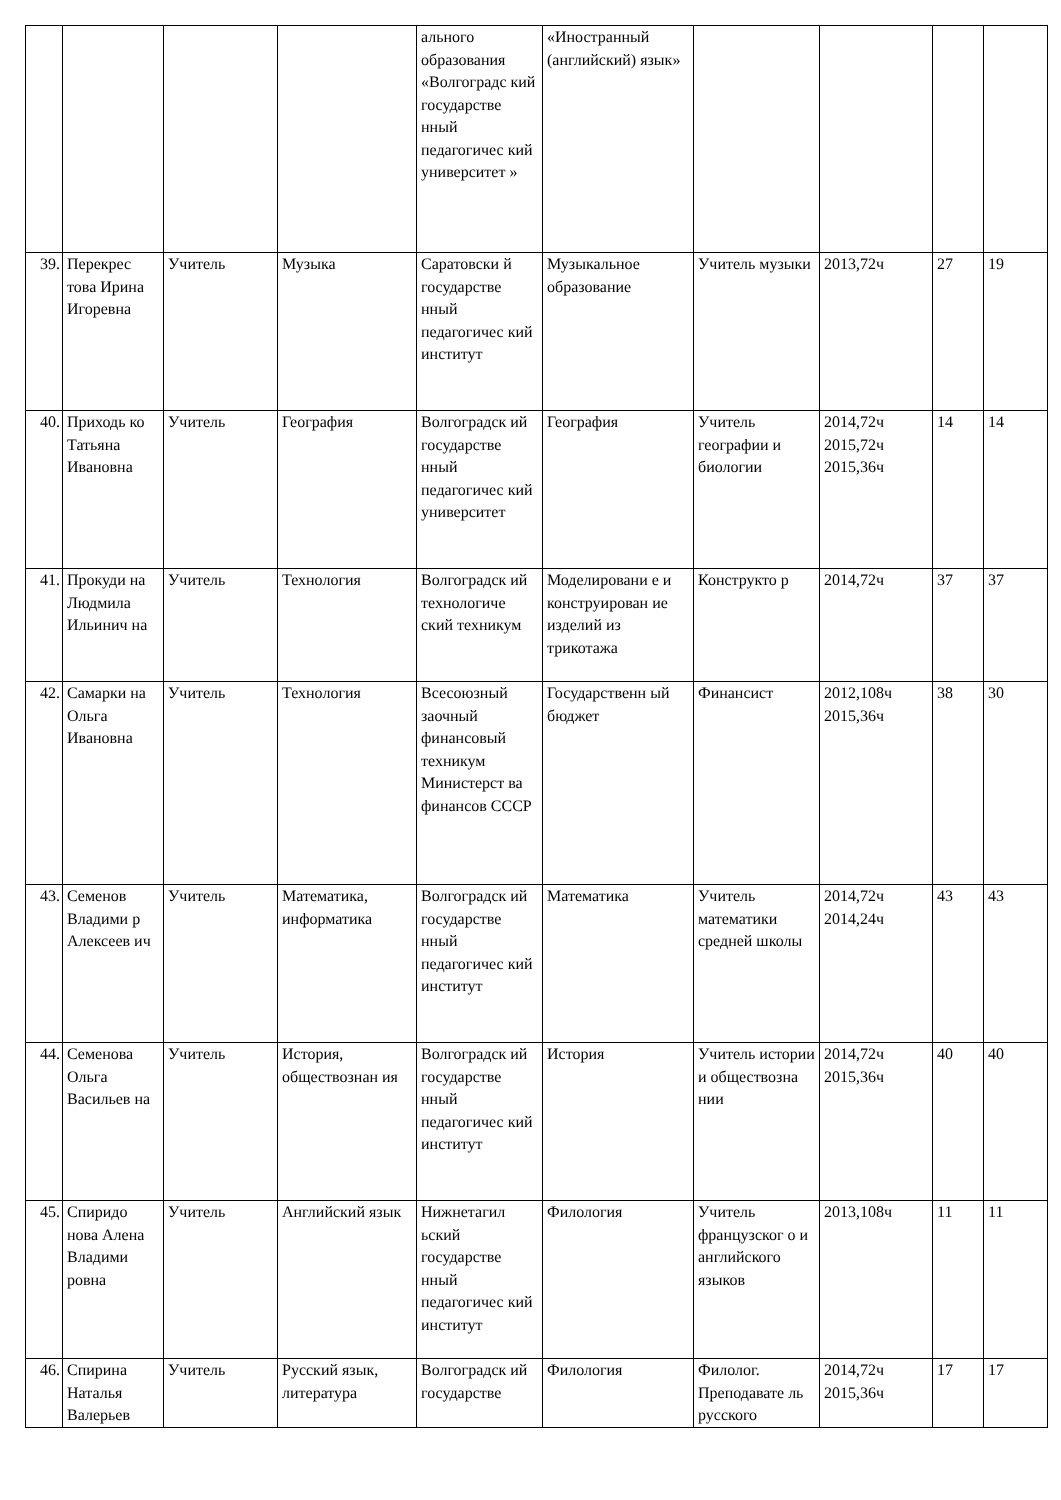| | | | | ального образования «Волгоградс кий государстве нный педагогичес кий университет » | «Иностранный (английский) язык» | | | | |
| 39. | Перекрес това Ирина Игоревна | Учитель | Музыка | Саратовски й государстве нный педагогичес кий институт | Музыкальное образование | Учитель музыки | 2013,72ч | 27 | 19 |
| 40. | Приходь ко Татьяна Ивановна | Учитель | География | Волгоградск ий государстве нный педагогичес кий университет | География | Учитель географии и биологии | 2014,72ч 2015,72ч 2015,36ч | 14 | 14 |
| 41. | Прокуди на Людмила Ильинич на | Учитель | Технология | Волгоградск ий технологиче ский техникум | Моделировани е и конструирован ие изделий из трикотажа | Конструкто р | 2014,72ч | 37 | 37 |
| 42. | Самарки на Ольга Ивановна | Учитель | Технология | Всесоюзный заочный финансовый техникум Министерст ва финансов СССР | Государственн ый бюджет | Финансист | 2012,108ч 2015,36ч | 38 | 30 |
| 43. | Семенов Владими р Алексеев ич | Учитель | Математика, информатика | Волгоградск ий государстве нный педагогичес кий институт | Математика | Учитель математики средней школы | 2014,72ч 2014,24ч | 43 | 43 |
| 44. | Семенова Ольга Васильев на | Учитель | История, обществознан ия | Волгоградск ий государстве нный педагогичес кий институт | История | Учитель истории и обществозна нии | 2014,72ч 2015,36ч | 40 | 40 |
| 45. | Спиридо нова Алена Владими ровна | Учитель | Английский язык | Нижнетагил ьский государстве нный педагогичес кий институт | Филология | Учитель французског о и английского языков | 2013,108ч | 11 | 11 |
| 46. | Спирина Наталья Валерьев | Учитель | Русский язык, литература | Волгоградск ий государстве | Филология | Филолог. Преподавате ль русского | 2014,72ч 2015,36ч | 17 | 17 |